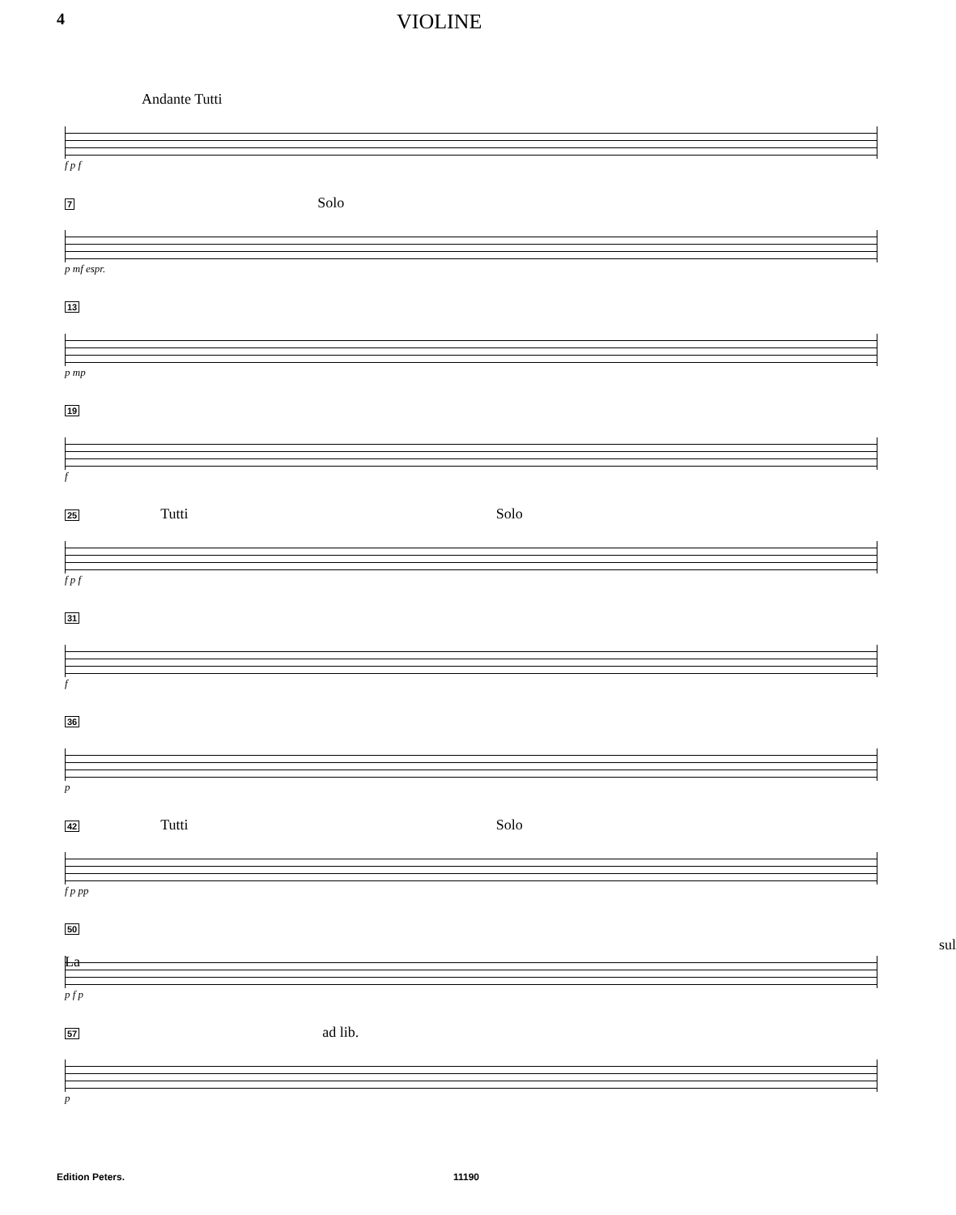4
VIOLINE
Andante Tutti
f p f
7 Solo
p mf espr.
13
p mp
19
f
25 Tutti Solo
f p f
31
f
36
p
42 Tutti Solo
f p pp
50 sul La
p f p
57 ad lib.
p
Edition Peters. 11190